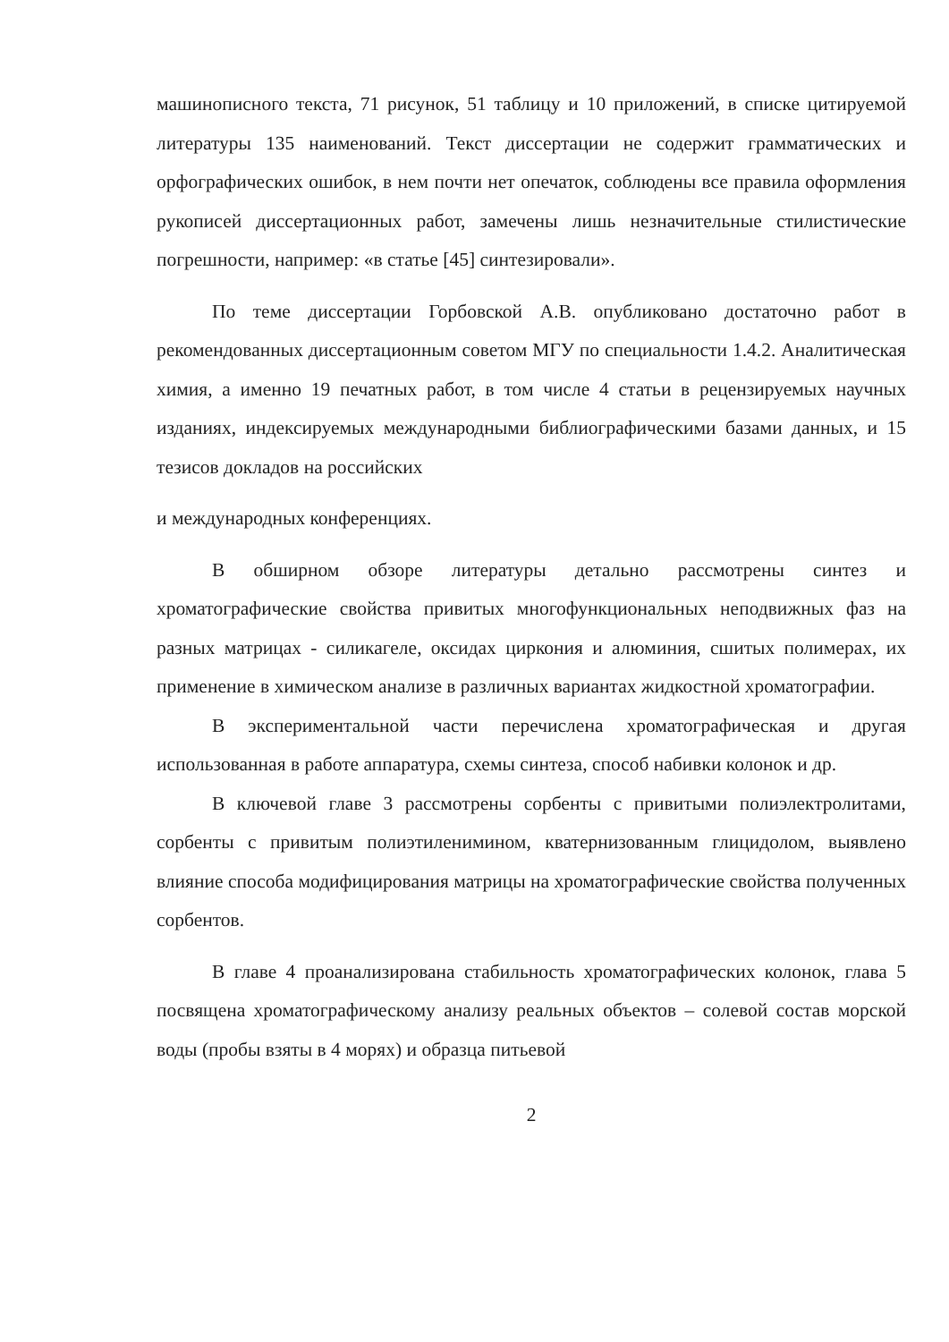машинописного текста, 71 рисунок, 51 таблицу и 10 приложений, в списке цитируемой литературы 135 наименований. Текст диссертации не содержит грамматических и орфографических ошибок, в нем почти нет опечаток, соблюдены все правила оформления рукописей диссертационных работ, замечены лишь незначительные стилистические погрешности, например: «в статье [45] синтезировали».
По теме диссертации Горбовской А.В. опубликовано достаточно работ в рекомендованных диссертационным советом МГУ по специальности 1.4.2. Аналитическая химия, а именно 19 печатных работ, в том числе 4 статьи в рецензируемых научных изданиях, индексируемых международными библиографическими базами данных, и 15 тезисов докладов на российских
и международных конференциях.
В обширном обзоре литературы детально рассмотрены синтез и хроматографические свойства привитых многофункциональных неподвижных фаз на разных матрицах - силикагеле, оксидах циркония и алюминия, сшитых полимерах, их применение в химическом анализе в различных вариантах жидкостной хроматографии.
В экспериментальной части перечислена хроматографическая и другая использованная в работе аппаратура, схемы синтеза, способ набивки колонок и др.
В ключевой главе 3 рассмотрены сорбенты с привитыми полиэлектролитами, сорбенты с привитым полиэтиленимином, кватернизованным глицидолом, выявлено влияние способа модифицирования матрицы на хроматографические свойства полученных сорбентов.
В главе 4 проанализирована стабильность хроматографических колонок, глава 5 посвящена хроматографическому анализу реальных объектов – солевой состав морской воды (пробы взяты в 4 морях) и образца питьевой
2